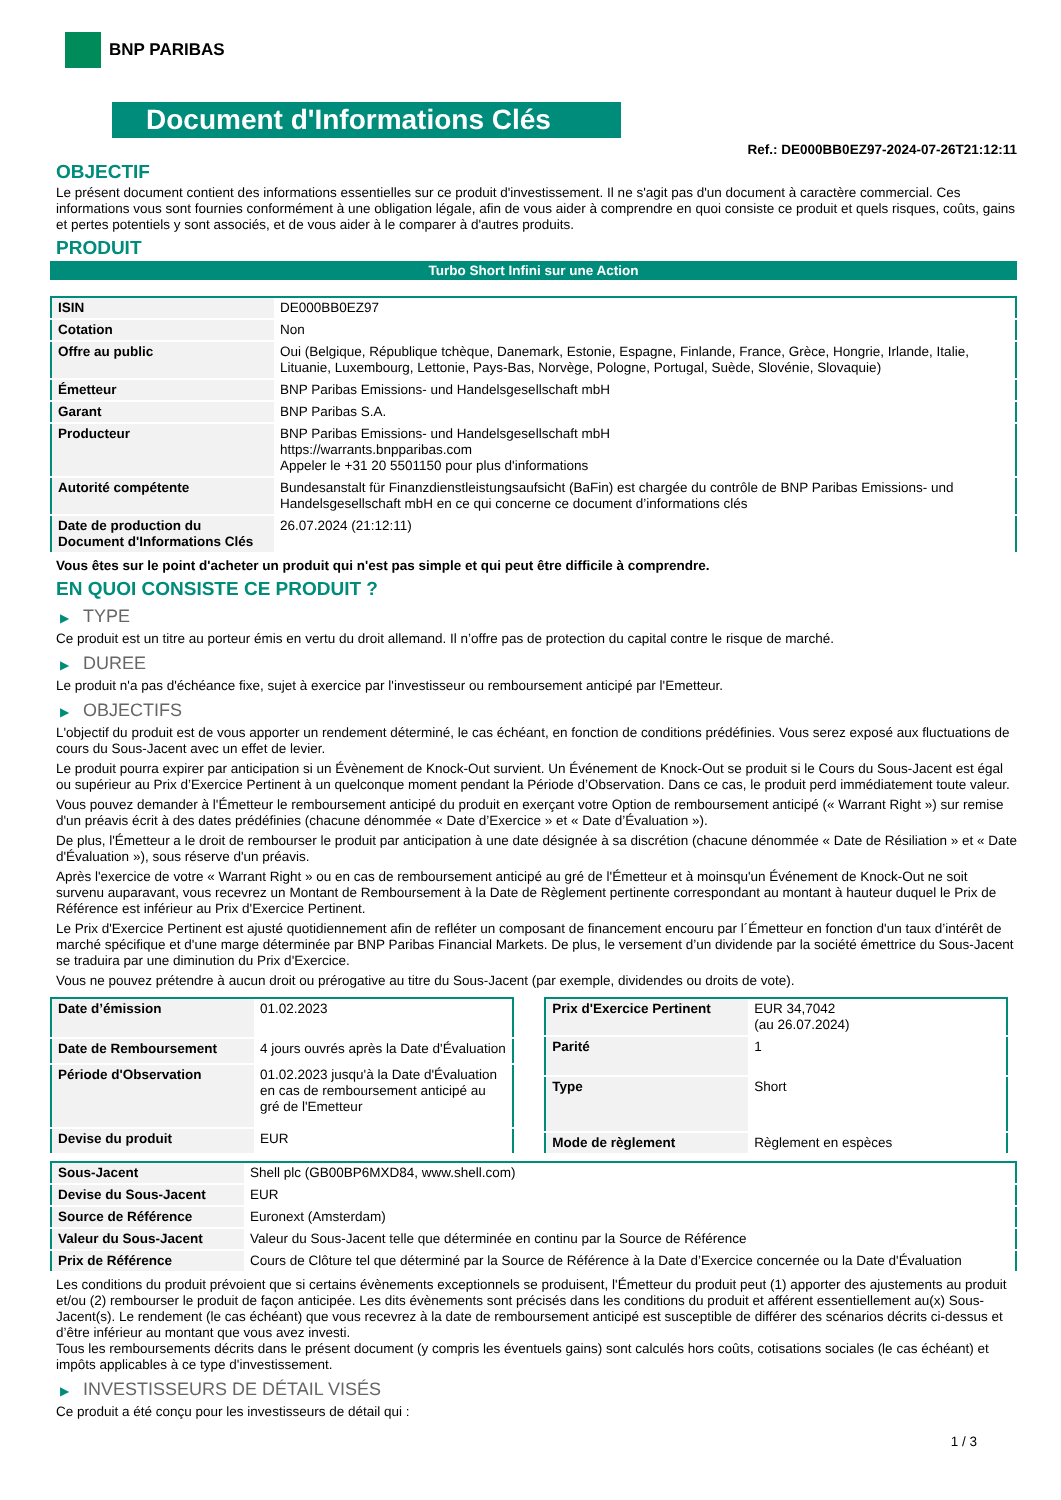BNP PARIBAS
Document d'Informations Clés
Ref.: DE000BB0EZ97-2024-07-26T21:12:11
OBJECTIF
Le présent document contient des informations essentielles sur ce produit d'investissement. Il ne s'agit pas d'un document à caractère commercial. Ces informations vous sont fournies conformément à une obligation légale, afin de vous aider à comprendre en quoi consiste ce produit et quels risques, coûts, gains et pertes potentiels y sont associés, et de vous aider à le comparer à d'autres produits.
PRODUIT
Turbo Short Infini sur une Action
| ISIN | DE000BB0EZ97 |
| Cotation | Non |
| Offre au public | Oui (Belgique, République tchèque, Danemark, Estonie, Espagne, Finlande, France, Grèce, Hongrie, Irlande, Italie, Lituanie, Luxembourg, Lettonie, Pays-Bas, Norvège, Pologne, Portugal, Suède, Slovénie, Slovaquie) |
| Émetteur | BNP Paribas Emissions- und Handelsgesellschaft mbH |
| Garant | BNP Paribas S.A. |
| Producteur | BNP Paribas Emissions- und Handelsgesellschaft mbH https://warrants.bnpparibas.com Appeler le +31 20 5501150 pour plus d'informations |
| Autorité compétente | Bundesanstalt für Finanzdienstleistungsaufsicht (BaFin) est chargée du contrôle de BNP Paribas Emissions- und Handelsgesellschaft mbH en ce qui concerne ce document d’informations clés |
| Date de production du Document d'Informations Clés | 26.07.2024 (21:12:11) |
Vous êtes sur le point d'acheter un produit qui n'est pas simple et qui peut être difficile à comprendre.
EN QUOI CONSISTE CE PRODUIT ?
▶ TYPE
Ce produit est un titre au porteur émis en vertu du droit allemand. Il n’offre pas de protection du capital contre le risque de marché.
▶ DUREE
Le produit n'a pas d'échéance fixe, sujet à exercice par l'investisseur ou remboursement anticipé par l'Emetteur.
▶ OBJECTIFS
L'objectif du produit est de vous apporter un rendement déterminé, le cas échéant, en fonction de conditions prédéfinies. Vous serez exposé aux fluctuations de cours du Sous-Jacent avec un effet de levier.
Le produit pourra expirer par anticipation si un Évènement de Knock-Out survient. Un Événement de Knock-Out se produit si le Cours du Sous-Jacent est égal ou supérieur au Prix d’Exercice Pertinent à un quelconque moment pendant la Période d’Observation. Dans ce cas, le produit perd immédiatement toute valeur.
Vous pouvez demander à l'Émetteur le remboursement anticipé du produit en exerçant votre Option de remboursement anticipé (« Warrant Right ») sur remise d'un préavis écrit à des dates prédéfinies (chacune dénommée « Date d’Exercice » et « Date d’Évaluation »).
De plus, l'Émetteur a le droit de rembourser le produit par anticipation à une date désignée à sa discrétion (chacune dénommée « Date de Résiliation » et « Date d'Évaluation »), sous réserve d'un préavis.
Après l'exercice de votre « Warrant Right » ou en cas de remboursement anticipé au gré de l'Émetteur et à moinsqu'un Événement de Knock-Out ne soit survenu auparavant, vous recevrez un Montant de Remboursement à la Date de Règlement pertinente correspondant au montant à hauteur duquel le Prix de Référence est inférieur au Prix d'Exercice Pertinent.
Le Prix d'Exercice Pertinent est ajusté quotidiennement afin de refléter un composant de financement encouru par l´Émetteur en fonction d'un taux d’intérêt de marché spécifique et d'une marge déterminée par BNP Paribas Financial Markets. De plus, le versement d’un dividende par la société émettrice du Sous-Jacent se traduira par une diminution du Prix d'Exercice.
Vous ne pouvez prétendre à aucun droit ou prérogative au titre du Sous-Jacent (par exemple, dividendes ou droits de vote).
| Date d’émission | 01.02.2023 |
| Date de Remboursement | 4 jours ouvrés après la Date d'Évaluation |
| Période d'Observation | 01.02.2023 jusqu'à la Date d'Évaluation en cas de remboursement anticipé au gré de l'Emetteur |
| Devise du produit | EUR |
| Prix d'Exercice Pertinent | EUR 34,7042 (au 26.07.2024) |
| Parité | 1 |
| Type | Short |
| Mode de règlement | Règlement en espèces |
| Sous-Jacent | Shell plc (GB00BP6MXD84, www.shell.com) |
| Devise du Sous-Jacent | EUR |
| Source de Référence | Euronext (Amsterdam) |
| Valeur du Sous-Jacent | Valeur du Sous-Jacent telle que déterminée en continu par la Source de Référence |
| Prix de Référence | Cours de Clôture tel que déterminé par la Source de Référence à la Date d’Exercice concernée ou la Date d'Évaluation |
Les conditions du produit prévoient que si certains évènements exceptionnels se produisent, l'Émetteur du produit peut (1) apporter des ajustements au produit et/ou (2) rembourser le produit de façon anticipée. Les dits évènements sont précisés dans les conditions du produit et afférent essentiellement au(x) Sous-Jacent(s). Le rendement (le cas échéant) que vous recevrez à la date de remboursement anticipé est susceptible de différer des scénarios décrits ci-dessus et d’être inférieur au montant que vous avez investi.
Tous les remboursements décrits dans le présent document (y compris les éventuels gains) sont calculés hors coûts, cotisations sociales (le cas échéant) et impôts applicables à ce type d'investissement.
▶ INVESTISSEURS DE DÉTAIL VISÉS
Ce produit a été conçu pour les investisseurs de détail qui :
1 / 3